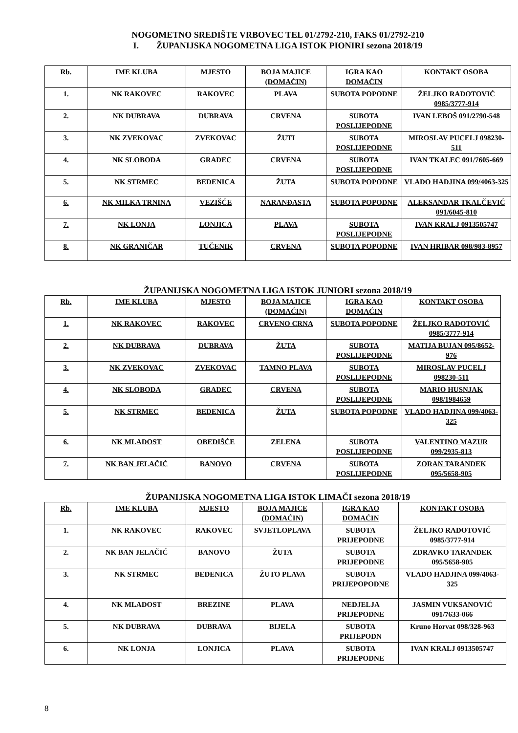NOGOMETNO SREDIŠTE VRBOVEC TEL 01/2792-210, FAKS 01/2792-210
I. ŽUPANIJSKA NOGOMETNA LIGA ISTOK PIONIRI sezona 2018/19
| Rb. | IME KLUBA | MJESTO | BOJA MAJICE (DOMAĆIN) | IGRA KAO DOMAĆIN | KONTAKT OSOBA |
| --- | --- | --- | --- | --- | --- |
| 1. | NK RAKOVEC | RAKOVEC | PLAVA | SUBOTA POPODNE | ŽELJKO RADOTOVIĆ 0985/3777-914 |
| 2. | NK DUBRAVA | DUBRAVA | CRVENA | SUBOTA POSLIJEPODNE | IVAN LEBOŠ 091/2790-548 |
| 3. | NK ZVEKOVAC | ZVEKOVAC | ŽUTI | SUBOTA POSLIJEPODNE | MIROSLAV PUCELJ 098230-511 |
| 4. | NK SLOBODA | GRADEC | CRVENA | SUBOTA POSLIJEPODNE | IVAN TKALEC 091/7605-669 |
| 5. | NK STRMEC | BEDENICA | ŽUTA | SUBOTA POPODNE | VLADO HADJINA 099/4063-325 |
| 6. | NK MILKA TRNINA | VEZIŠĆE | NARANĐASTA | SUBOTA POPODNE | ALEKSANDAR TKALČEVIĆ 091/6045-810 |
| 7. | NK LONJA | LONJICA | PLAVA | SUBOTA POSLIJEPODNE | IVAN KRALJ 0913505747 |
| 8. | NK GRANIČAR | TUČENIK | CRVENA | SUBOTA POPODNE | IVAN HRIBAR 098/983-8957 |
ŽUPANIJSKA NOGOMETNA LIGA ISTOK JUNIORI sezona 2018/19
| Rb. | IME KLUBA | MJESTO | BOJA MAJICE (DOMAĆIN) | IGRA KAO DOMAĆIN | KONTAKT OSOBA |
| --- | --- | --- | --- | --- | --- |
| 1. | NK RAKOVEC | RAKOVEC | CRVENO CRNA | SUBOTA POPODNE | ŽELJKO RADOTOVIĆ 0985/3777-914 |
| 2. | NK DUBRAVA | DUBRAVA | ŽUTA | SUBOTA POSLIJEPODNE | MATIJA BUJAN 095/8652-976 |
| 3. | NK ZVEKOVAC | ZVEKOVAC | TAMNO PLAVA | SUBOTA POSLIJEPODNE | MIROSLAV PUCELJ 098230-511 |
| 4. | NK SLOBODA | GRADEC | CRVENA | SUBOTA POSLIJEPODNE | MARIO HUSNJAK 098/1984659 |
| 5. | NK STRMEC | BEDENICA | ŽUTA | SUBOTA POPODNE | VLADO HADJINA 099/4063-325 |
| 6. | NK MLADOST | OBEDIŠĆE | ZELENA | SUBOTA POSLIJEPODNE | VALENTINO MAZUR 099/2935-813 |
| 7. | NK BAN JELAČIĆ | BANOVO | CRVENA | SUBOTA POSLIJEPODNE | ZORAN TARANDEK 095/5658-905 |
ŽUPANIJSKA NOGOMETNA LIGA ISTOK LIMAČI sezona 2018/19
| Rb. | IME KLUBA | MJESTO | BOJA MAJICE (DOMAĆIN) | IGRA KAO DOMAĆIN | KONTAKT OSOBA |
| --- | --- | --- | --- | --- | --- |
| 1. | NK RAKOVEC | RAKOVEC | SVJETLOPLAVA | SUBOTA PRIJEPODNE | ŽELJKO RADOTOVIĆ 0985/3777-914 |
| 2. | NK BAN JELAČIĆ | BANOVO | ŽUTA | SUBOTA PRIJEPODNE | ZDRAVKO TARANDEK 095/5658-905 |
| 3. | NK STRMEC | BEDENICA | ŽUTO PLAVA | SUBOTA PRIJEPOPODNE | VLADO HADJINA 099/4063-325 |
| 4. | NK MLADOST | BREZINE | PLAVA | NEDJELJA PRIJEPODNE | JASMIN VUKSANOVIĆ 091/7633-066 |
| 5. | NK DUBRAVA | DUBRAVA | BIJELA | SUBOTA PRIJEPODN | Kruno Horvat 098/328-963 |
| 6. | NK LONJA | LONJICA | PLAVA | SUBOTA PRIJEPODNE | IVAN KRALJ 0913505747 |
8